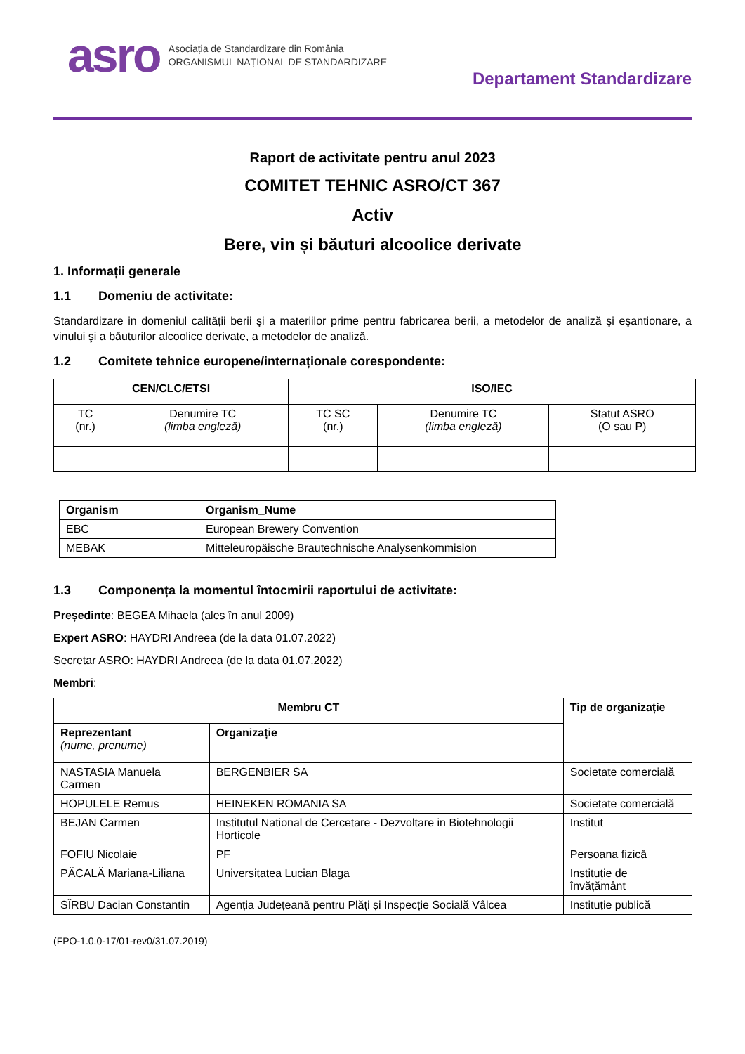asro
Asociația de Standardizare din România
ORGANISMUL NAȚIONAL DE STANDARDIZARE
Departament Standardizare
Raport de activitate pentru anul 2023
COMITET TEHNIC ASRO/CT 367
Activ
Bere, vin și băuturi alcoolice derivate
1. Informații generale
1.1 Domeniu de activitate:
Standardizare in domeniul calității berii şi a materiilor prime pentru fabricarea berii, a metodelor de analiză şi eşantionare, a vinului şi a băuturilor alcoolice derivate, a metodelor de analiză.
1.2 Comitete tehnice europene/internaționale corespondente:
| CEN/CLC/ETSI | | ISO/IEC | | |
| --- | --- | --- | --- | --- |
| TC (nr.) | Denumire TC (limba engleză) | TC SC (nr.) | Denumire TC (limba engleză) | Statut ASRO (O sau P) |
| Organism | Organism_Nume |
| --- | --- |
| EBC | European Brewery Convention |
| MEBAK | Mitteleuropäische Brautechnische Analysenkommision |
1.3 Componența la momentul întocmirii raportului de activitate:
Președinte: BEGEA Mihaela (ales în anul 2009)
Expert ASRO: HAYDRI Andreea (de la data 01.07.2022)
Secretar ASRO: HAYDRI Andreea (de la data 01.07.2022)
Membri:
| Membru CT | | Tip de organizație |
| --- | --- | --- |
| Reprezentant (nume, prenume) | Organizație | |
| NASTASIA Manuela Carmen | BERGENBIER SA | Societate comercială |
| HOPULELE Remus | HEINEKEN ROMANIA SA | Societate comercială |
| BEJAN Carmen | Institutul National de Cercetare - Dezvoltare in Biotehnologii Horticole | Institut |
| FOFIU Nicolaie | PF | Persoana fizică |
| PĂCALĂ Mariana-Liliana | Universitatea Lucian Blaga | Instituție de învățământ |
| SÎRBU Dacian Constantin | Agenția Județeană pentru Plăți și Inspecție Socială Vâlcea | Instituție publică |
(FPO-1.0.0-17/01-rev0/31.07.2019)